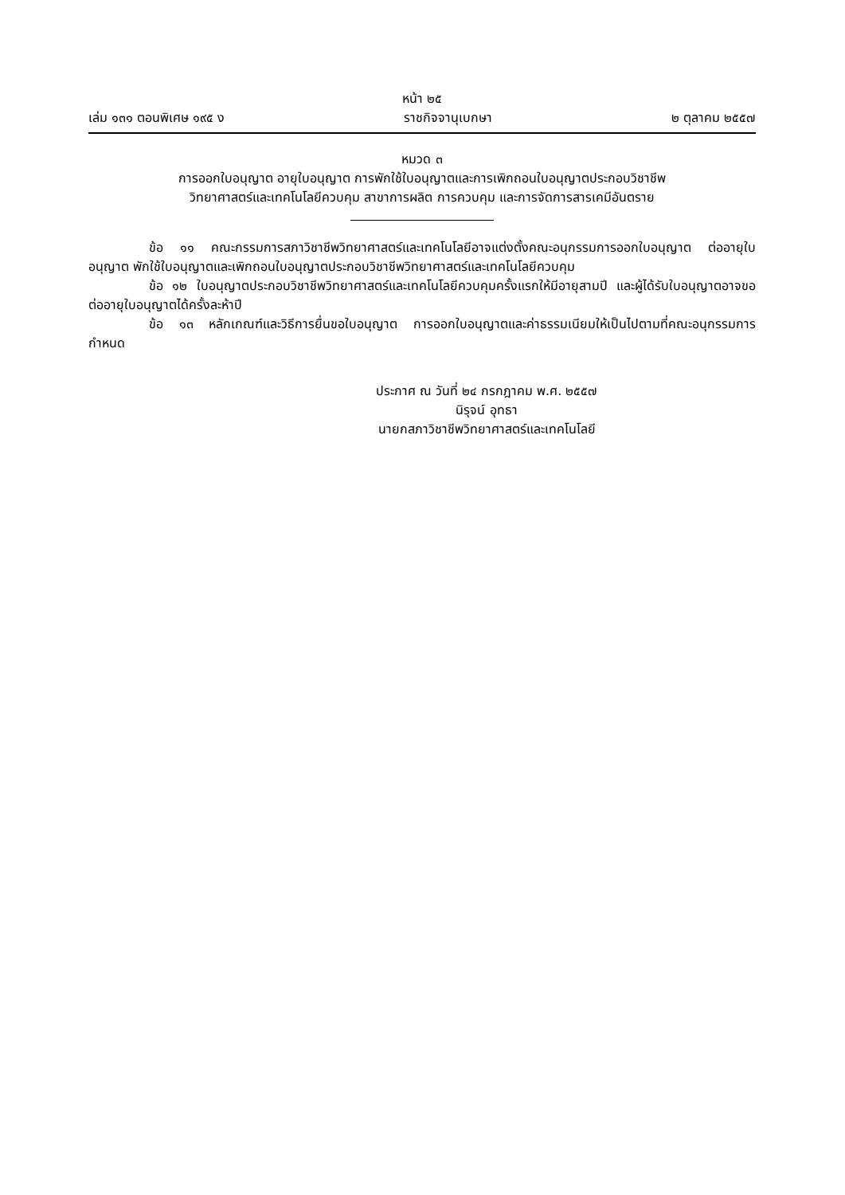หน้า ๒๕
เล่ม ๑๓๑ ตอนพิเศษ ๑๙๕ ง ราชกิจจานุเบกษา ๒ ตุลาคม ๒๕๕๗
หมวด ๓
การออกใบอนุญาต อายุใบอนุญาต การพักใช้ใบอนุญาตและการเพิกถอนใบอนุญาตประกอบวิชาชีพ
วิทยาศาสตร์และเทคโนโลยีควบคุม สาขาการผลิต การควบคุม และการจัดการสารเคมีอันตราย
ข้อ ๑๑ คณะกรรมการสภาวิชาชีพวิทยาศาสตร์และเทคโนโลยีอาจแต่งตั้งคณะอนุกรรมการออกใบอนุญาต ต่ออายุใบอนุญาต พักใช้ใบอนุญาตและเพิกถอนใบอนุญาตประกอบวิชาชีพวิทยาศาสตร์และเทคโนโลยีควบคุม
ข้อ ๑๒ ใบอนุญาตประกอบวิชาชีพวิทยาศาสตร์และเทคโนโลยีควบคุมครั้งแรกให้มีอายุสามปี และผู้ได้รับใบอนุญาตอาจขอต่ออายุใบอนุญาตได้ครั้งละห้าปี
ข้อ ๑๓ หลักเกณฑ์และวิธีการยื่นขอใบอนุญาต การออกใบอนุญาตและค่าธรรมเนียมให้เป็นไปตามที่คณะอนุกรรมการกำหนด
ประกาศ ณ วันที่ ๒๔ กรกฎาคม พ.ศ. ๒๕๕๗
นิรุจน์ อุทธา
นายกสภาวิชาชีพวิทยาศาสตร์และเทคโนโลยี